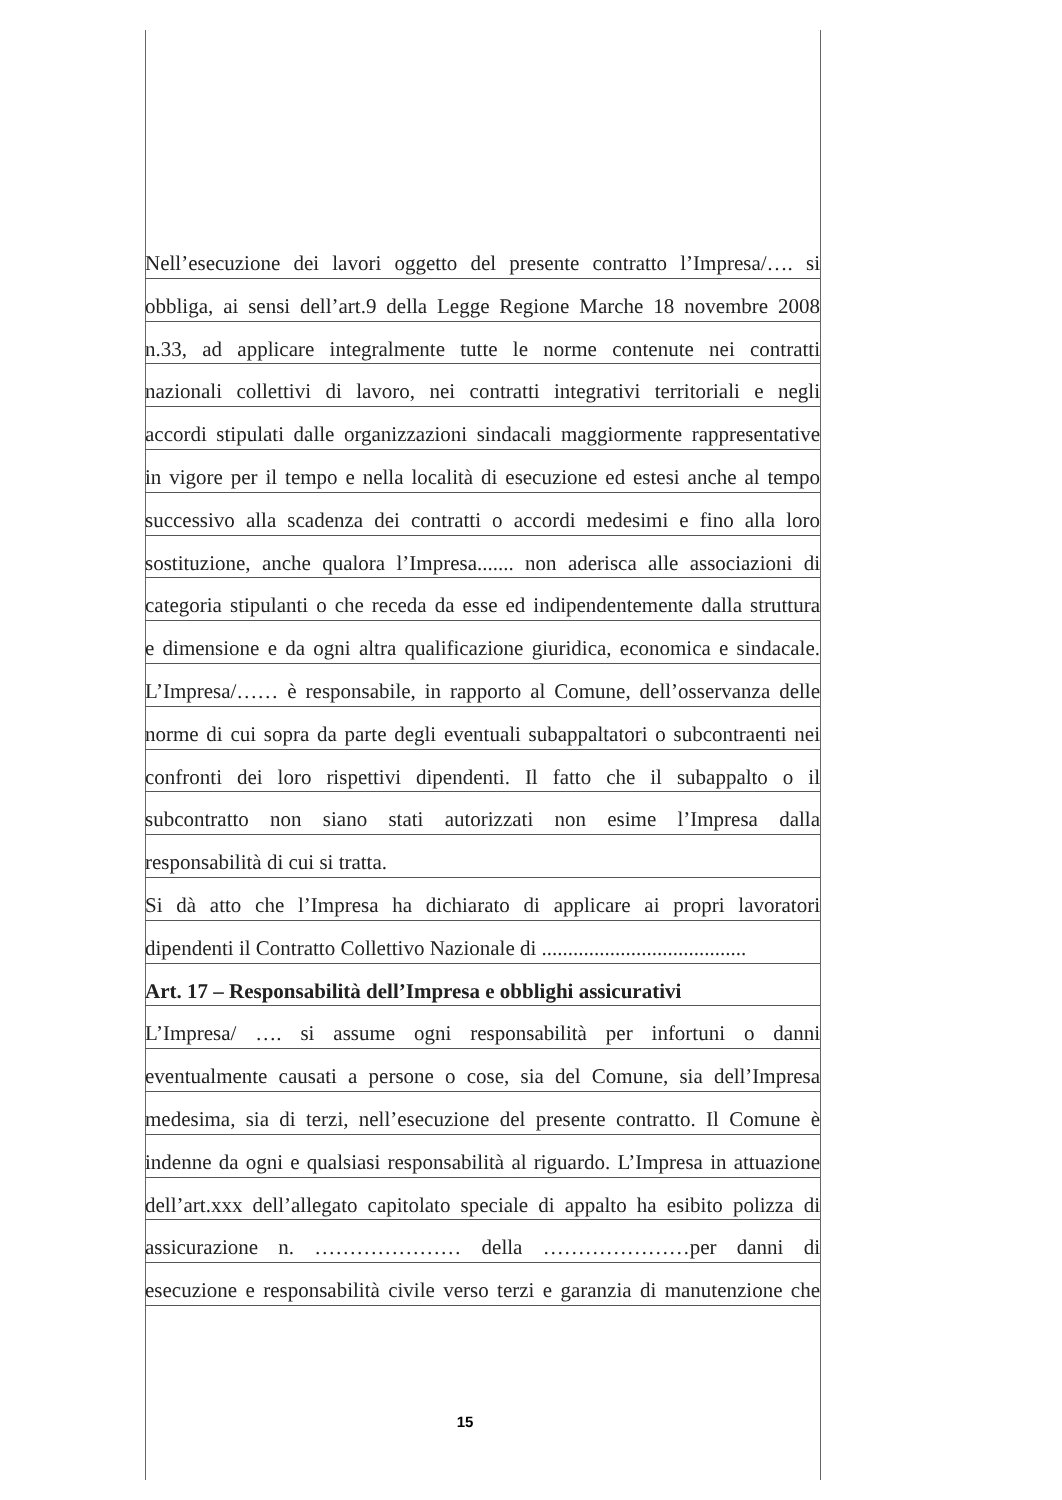Nell’esecuzione dei lavori oggetto del presente contratto l’Impresa/…. si
obbliga, ai sensi dell’art.9 della Legge Regione Marche 18 novembre 2008
n.33, ad applicare integralmente tutte le norme contenute nei contratti
nazionali collettivi di lavoro, nei contratti integrativi territoriali e negli
accordi stipulati dalle organizzazioni sindacali maggiormente rappresentative
in vigore per il tempo e nella località di esecuzione ed estesi anche al tempo
successivo alla scadenza dei contratti o accordi medesimi e fino alla loro
sostituzione, anche qualora l’Impresa....... non aderisca alle associazioni di
categoria stipulanti o che receda da esse ed indipendentemente dalla struttura
e dimensione e da ogni altra qualificazione giuridica, economica e sindacale.
L’Impresa/…… è responsabile, in rapporto al Comune, dell’osservanza delle
norme di cui sopra da parte degli eventuali subappaltatori o subcontraenti nei
confronti dei loro rispettivi dipendenti. Il fatto che il subappalto o il
subcontratto non siano stati autorizzati non esime l’Impresa dalla
responsabilità di cui si tratta.
Si dà atto che l’Impresa ha dichiarato di applicare ai propri lavoratori
dipendenti il Contratto Collettivo Nazionale di .......................................
Art. 17 – Responsabilità dell’Impresa e obblighi assicurativi
L’Impresa/ …. si assume ogni responsabilità per infortuni o danni
eventualmente causati a persone o cose, sia del Comune, sia dell’Impresa
medesima, sia di terzi, nell’esecuzione del presente contratto. Il Comune è
indenne da ogni e qualsiasi responsabilità al riguardo. L’Impresa in attuazione
dell’art.xxx dell’allegato capitolato speciale di appalto ha esibito polizza di
assicurazione n. ………………… della …………………per danni di
esecuzione e responsabilità civile verso terzi e garanzia di manutenzione che
15